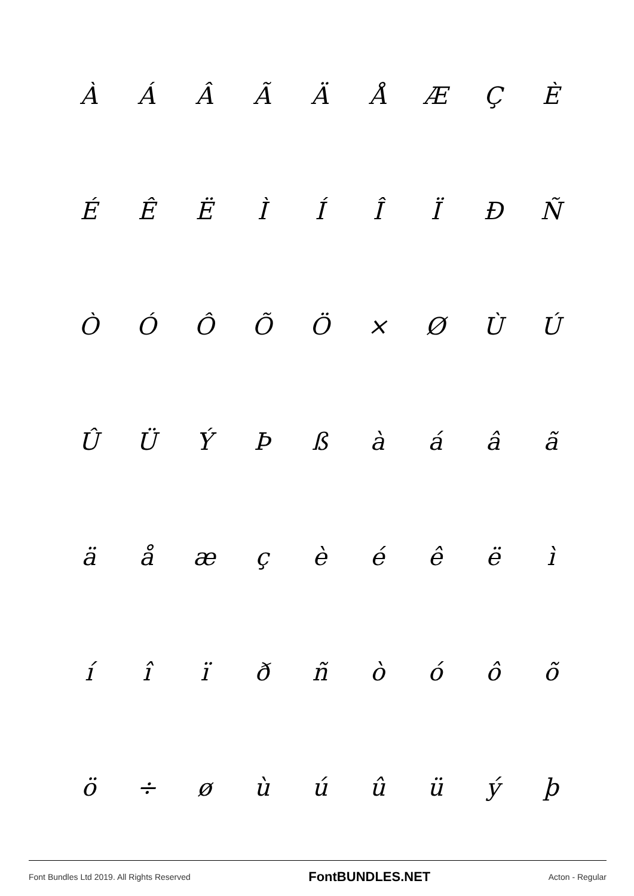À Á Â Ã Ä Å Æ Ç È
É Ê Ë Ì Í Î Ï Ð Ñ
Ò Ó Ô Õ Ö × Ø Ù Ú
Û Ü Ý Þ ß à á â ã
ä å æ ç è é ê ë ì
í î ï ð ñ ò ó ô õ
ö ÷ ø ù ú û ü ý þ
Font Bundles Ltd 2019. All Rights Reserved FontBUNDLES.NET Acton - Regular